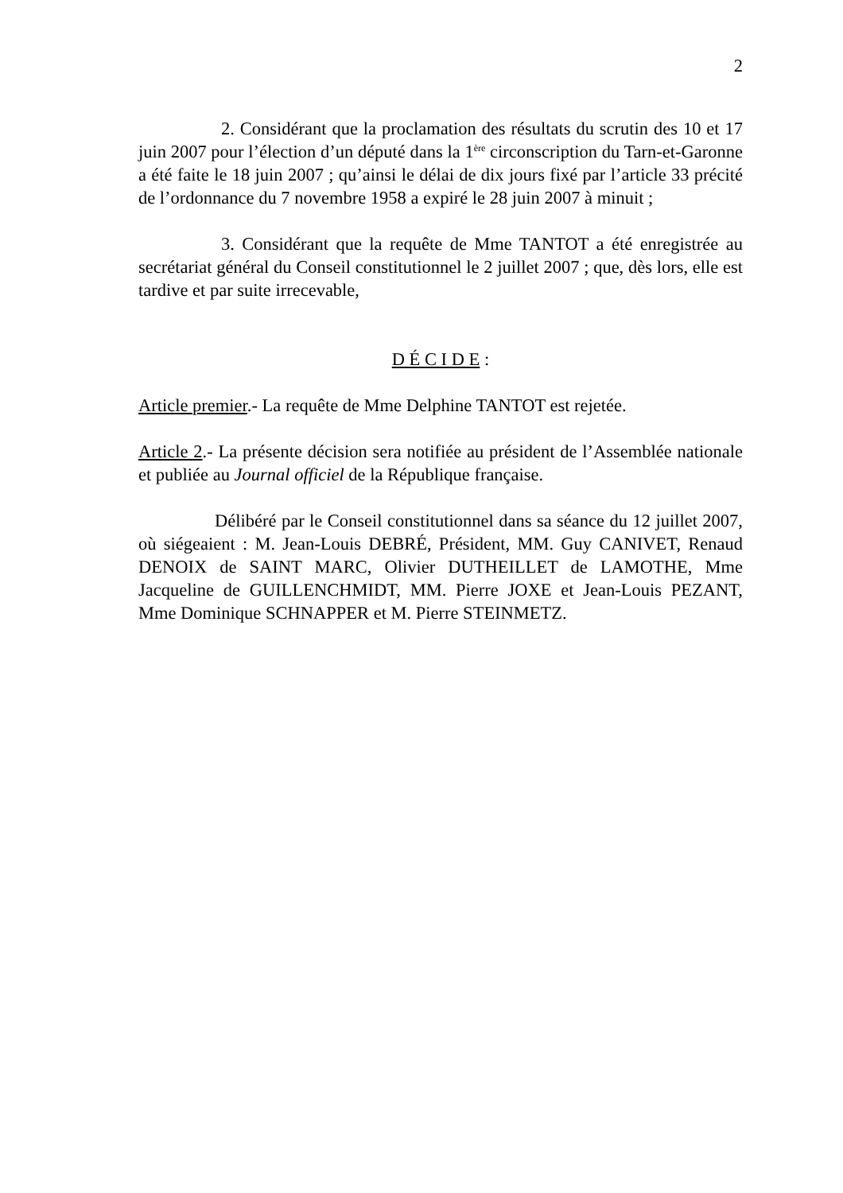2
2. Considérant que la proclamation des résultats du scrutin des 10 et 17 juin 2007 pour l’élection d’un député dans la 1<sup>ère</sup> circonscription du Tarn-et-Garonne a été faite le 18 juin 2007 ; qu’ainsi le délai de dix jours fixé par l’article 33 précité de l’ordonnance du 7 novembre 1958 a expiré le 28 juin 2007 à minuit ;
3. Considérant que la requête de Mme TANTOT a été enregistrée au secrétariat général du Conseil constitutionnel le 2 juillet 2007 ; que, dès lors, elle est tardive et par suite irrecevable,
D É C I D E :
Article premier.- La requête de Mme Delphine TANTOT est rejetée.
Article 2.- La présente décision sera notifiée au président de l’Assemblée nationale et publiée au Journal officiel de la République française.
Délibéré par le Conseil constitutionnel dans sa séance du 12 juillet 2007, où siégeaient : M. Jean-Louis DEBRÉ, Président, MM. Guy CANIVET, Renaud DENOIX de SAINT MARC, Olivier DUTHEILLET de LAMOTHE, Mme Jacqueline de GUILLENCHMIDT, MM. Pierre JOXE et Jean-Louis PEZANT, Mme Dominique SCHNAPPER et M. Pierre STEINMETZ.